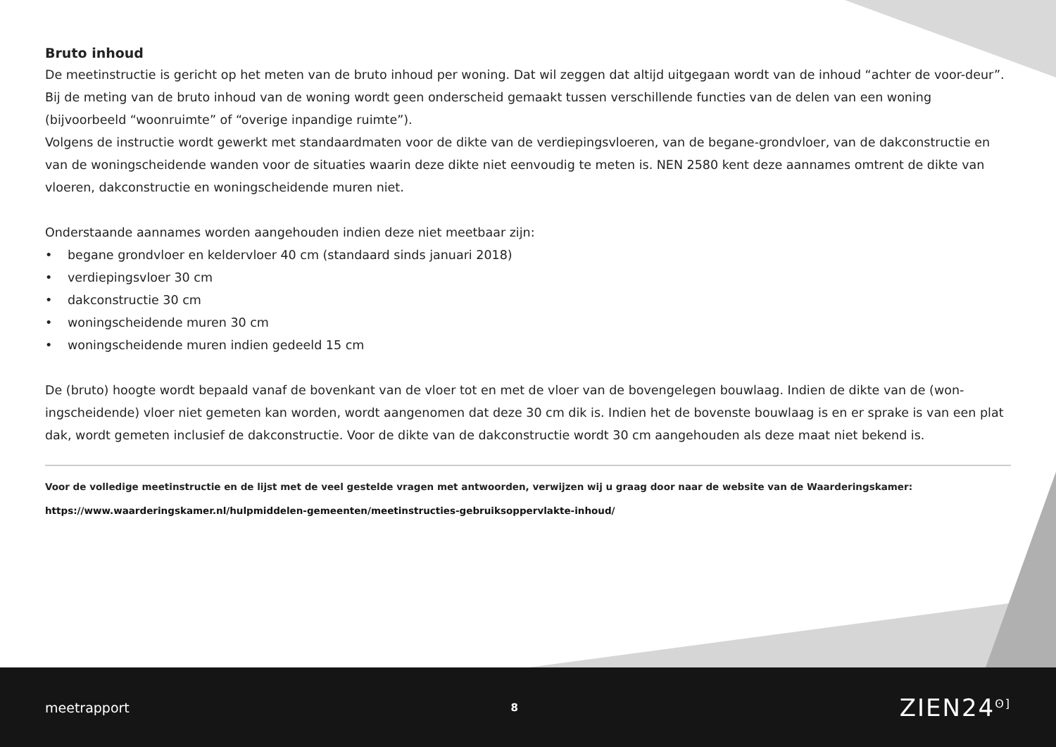Bruto inhoud
De meetinstructie is gericht op het meten van de bruto inhoud per woning. Dat wil zeggen dat altijd uitgegaan wordt van de inhoud “achter de voor-deur”. Bij de meting van de bruto inhoud van de woning wordt geen onderscheid gemaakt tussen verschillende functies van de delen van een woning (bijvoorbeeld “woonruimte” of “overige inpandige ruimte”).
Volgens de instructie wordt gewerkt met standaardmaten voor de dikte van de verdiepingsvloeren, van de begane-grondvloer, van de dakconstructie en van de woningscheidende wanden voor de situaties waarin deze dikte niet eenvoudig te meten is. NEN 2580 kent deze aannames omtrent de dikte van vloeren, dakconstructie en woningscheidende muren niet.
Onderstaande aannames worden aangehouden indien deze niet meetbaar zijn:
• begane grondvloer en keldervloer 40 cm (standaard sinds januari 2018)
• verdiepingsvloer 30 cm
• dakconstructie 30 cm
• woningscheidende muren 30 cm
• woningscheidende muren indien gedeeld 15 cm
De (bruto) hoogte wordt bepaald vanaf de bovenkant van de vloer tot en met de vloer van de bovengelegen bouwlaag. Indien de dikte van de (won-ingscheidende) vloer niet gemeten kan worden, wordt aangenomen dat deze 30 cm dik is. Indien het de bovenste bouwlaag is en er sprake is van een plat dak, wordt gemeten inclusief de dakconstructie. Voor de dikte van de dakconstructie wordt 30 cm aangehouden als deze maat niet bekend is.
Voor de volledige meetinstructie en de lijst met de veel gestelde vragen met antwoorden, verwijzen wij u graag door naar de website van de Waarderingskamer:
https://www.waarderingskamer.nl/hulpmiddelen-gemeenten/meetinstructies-gebruiksoppervlakte-inhoud/
meetrapport 8 ZIEN24<sup>ʘ]</sup>